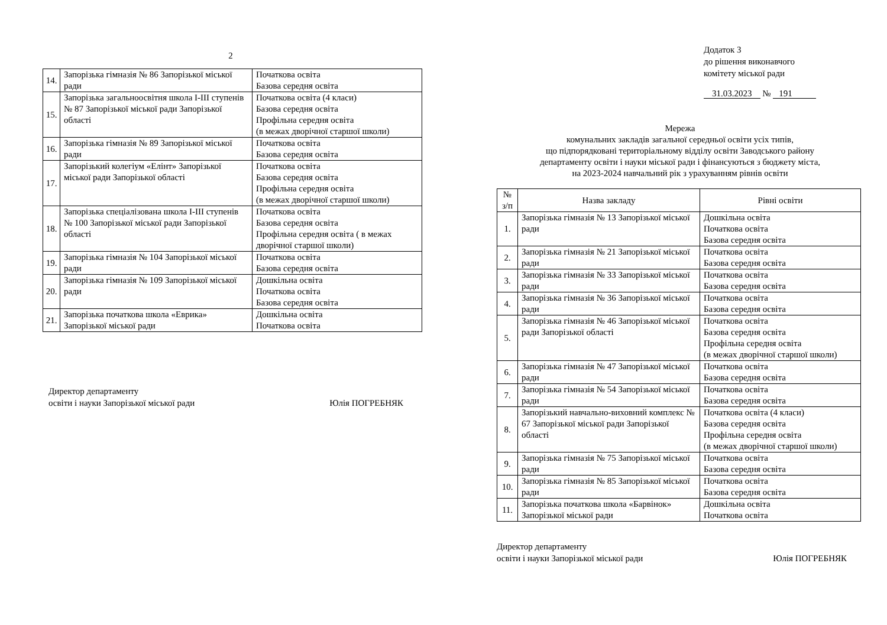2
| 14. | Запорізька гімназія № 86 Запорізької міської ради | Початкова освіта Базова середня освіта |
| 15. | Запорізька загальноосвітня школа I-III ступенів № 87 Запорізької міської ради Запорізької області | Початкова освіта (4 класи) Базова середня освіта Профільна середня освіта (в межах дворічної старшої школи) |
| 16. | Запорізька гімназія № 89 Запорізької міської ради | Початкова освіта Базова середня освіта |
| 17. | Запорізький колегіум «Елінт» Запорізької міської ради Запорізької області | Початкова освіта Базова середня освіта Профільна середня освіта (в межах дворічної старшої школи) |
| 18. | Запорізька спеціалізована школа I-III ступенів № 100 Запорізької міської ради Запорізької області | Початкова освіта Базова середня освіта Профільна середня освіта ( в межах дворічної старшої школи) |
| 19. | Запорізька гімназія № 104 Запорізької міської ради | Початкова освіта Базова середня освіта |
| 20. | Запорізька гімназія № 109 Запорізької міської ради | Дошкільна освіта Початкова освіта Базова середня освіта |
| 21. | Запорізька початкова школа «Еврика» Запорізької міської ради | Дошкільна освіта Початкова освіта |
Директор департаменту
освіти і науки Запорізької міської ради
Юлія ПОГРЕБНЯК
Додаток 3
до рішення виконавчого
комітету міської ради
31.03.2023 № 191
Мережа
комунальних закладів загальної середньої освіти усіх типів,
що підпорядковані територіальному відділу освіти Заводського району
департаменту освіти і науки міської ради і фінансуються з бюджету міста,
на 2023-2024 навчальний рік з урахуванням рівнів освіти
| № з/п | Назва закладу | Рівні освіти |
| --- | --- | --- |
| 1. | Запорізька гімназія № 13 Запорізької міської ради | Дошкільна освіта Початкова освіта Базова середня освіта |
| 2. | Запорізька гімназія № 21 Запорізької міської ради | Початкова освіта Базова середня освіта |
| 3. | Запорізька гімназія № 33 Запорізької міської ради | Початкова освіта Базова середня освіта |
| 4. | Запорізька гімназія № 36 Запорізької міської ради | Початкова освіта Базова середня освіта |
| 5. | Запорізька гімназія № 46 Запорізької міської ради Запорізької області | Початкова освіта Базова середня освіта Профільна середня освіта (в межах дворічної старшої школи) |
| 6. | Запорізька гімназія № 47 Запорізької міської ради | Початкова освіта Базова середня освіта |
| 7. | Запорізька гімназія № 54 Запорізької міської ради | Початкова освіта Базова середня освіта |
| 8. | Запорізький навчально-виховний комплекс № 67 Запорізької міської ради Запорізької області | Початкова освіта (4 класи) Базова середня освіта Профільна середня освіта (в межах дворічної старшої школи) |
| 9. | Запорізька гімназія № 75 Запорізької міської ради | Початкова освіта Базова середня освіта |
| 10. | Запорізька гімназія № 85 Запорізької міської ради | Початкова освіта Базова середня освіта |
| 11. | Запорізька початкова школа «Барвінок» Запорізької міської ради | Дошкільна освіта Початкова освіта |
Директор департаменту
освіти і науки Запорізької міської ради
Юлія ПОГРЕБНЯК